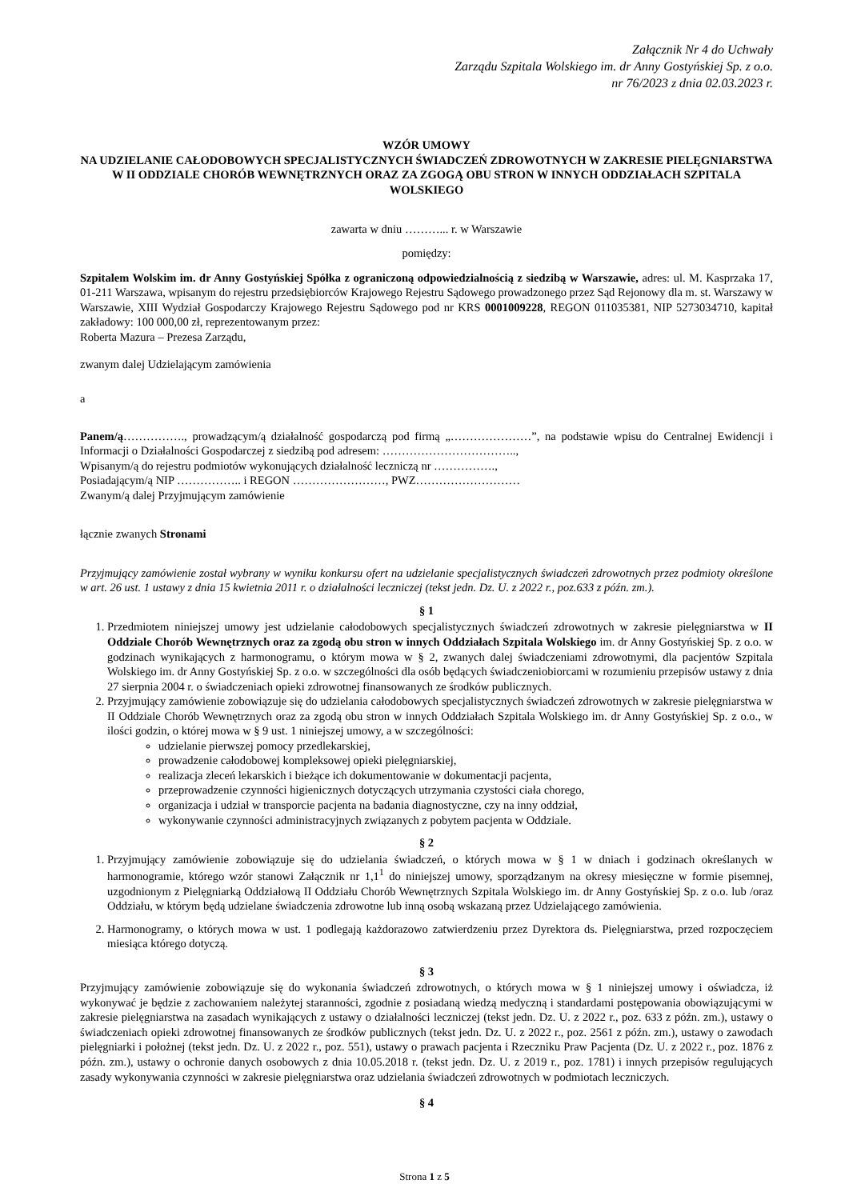Załącznik Nr 4 do Uchwały
Zarządu Szpitala Wolskiego im. dr Anny Gostyńskiej Sp. z o.o.
nr 76/2023 z dnia 02.03.2023 r.
WZÓR UMOWY
NA UDZIELANIE CAŁODOBOWYCH SPECJALISTYCZNYCH ŚWIADCZEŃ ZDROWOTNYCH W ZAKRESIE PIELĘGNIARSTWA W II ODDZIALE CHORÓB WEWNĘTRZNYCH ORAZ ZA ZGOGĄ OBU STRON W INNYCH ODDZIAŁACH SZPITALA WOLSKIEGO
zawarta w dniu ………... r. w Warszawie
pomiędzy:
Szpitalem Wolskim im. dr Anny Gostyńskiej Spółka z ograniczoną odpowiedzialnością z siedzibą w Warszawie, adres: ul. M. Kasprzaka 17, 01-211 Warszawa, wpisanym do rejestru przedsiębiorców Krajowego Rejestru Sądowego prowadzonego przez Sąd Rejonowy dla m. st. Warszawy w Warszawie, XIII Wydział Gospodarczy Krajowego Rejestru Sądowego pod nr KRS 0001009228, REGON 011035381, NIP 5273034710, kapitał zakładowy: 100 000,00 zł, reprezentowanym przez:
Roberta Mazura – Prezesa Zarządu,
zwanym dalej Udzielającym zamówienia
a
Panem/ą……………., prowadzącym/ą działalność gospodarczą pod firmą „…………………”, na podstawie wpisu do Centralnej Ewidencji i Informacji o Działalności Gospodarczej z siedzibą pod adresem: ……………………………..,
Wpisanym/ą do rejestru podmiotów wykonujących działalność leczniczą nr …………….,
Posiadającym/ą NIP …………….. i REGON ……………………, PWZ………………………
Zwanym/ą dalej Przyjmującym zamówienie
łącznie zwanych Stronami
Przyjmujący zamówienie został wybrany w wyniku konkursu ofert na udzielanie specjalistycznych świadczeń zdrowotnych przez podmioty określone w art. 26 ust. 1 ustawy z dnia 15 kwietnia 2011 r. o działalności leczniczej (tekst jedn. Dz. U. z 2022 r., poz.633 z późn. zm.).
§ 1
1. Przedmiotem niniejszej umowy jest udzielanie całodobowych specjalistycznych świadczeń zdrowotnych w zakresie pielęgniarstwa w II Oddziale Chorób Wewnętrznych oraz za zgodą obu stron w innych Oddziałach Szpitala Wolskiego im. dr Anny Gostyńskiej Sp. z o.o. w godzinach wynikających z harmonogramu, o którym mowa w § 2, zwanych dalej świadczeniami zdrowotnymi, dla pacjentów Szpitala Wolskiego im. dr Anny Gostyńskiej Sp. z o.o. w szczególności dla osób będących świadczeniobiorcami w rozumieniu przepisów ustawy z dnia 27 sierpnia 2004 r. o świadczeniach opieki zdrowotnej finansowanych ze środków publicznych.
2. Przyjmujący zamówienie zobowiązuje się do udzielania całodobowych specjalistycznych świadczeń zdrowotnych w zakresie pielęgniarstwa w II Oddziale Chorób Wewnętrznych oraz za zgodą obu stron w innych Oddziałach Szpitala Wolskiego im. dr Anny Gostyńskiej Sp. z o.o., w ilości godzin, o której mowa w § 9 ust. 1 niniejszej umowy, a w szczególności:
udzielanie pierwszej pomocy przedlekarskiej,
prowadzenie całodobowej kompleksowej opieki pielęgniarskiej,
realizacja zleceń lekarskich i bieżące ich dokumentowanie w dokumentacji pacjenta,
przeprowadzenie czynności higienicznych dotyczących utrzymania czystości ciała chorego,
organizacja i udział w transporcie pacjenta na badania diagnostyczne, czy na inny oddział,
wykonywanie czynności administracyjnych związanych z pobytem pacjenta w Oddziale.
§ 2
1. Przyjmujący zamówienie zobowiązuje się do udzielania świadczeń, o których mowa w § 1 w dniach i godzinach określanych w harmonogramie, którego wzór stanowi Załącznik nr 1,1<sup>1</sup> do niniejszej umowy, sporządzanym na okresy miesięczne w formie pisemnej, uzgodnionym z Pielęgniarką Oddziałową II Oddziału Chorób Wewnętrznych Szpitala Wolskiego im. dr Anny Gostyńskiej Sp. z o.o. lub /oraz Oddziału, w którym będą udzielane świadczenia zdrowotne lub inną osobą wskazaną przez Udzielającego zamówienia.
2. Harmonogramy, o których mowa w ust. 1 podlegają każdorazowo zatwierdzeniu przez Dyrektora ds. Pielęgniarstwa, przed rozpoczęciem miesiąca którego dotyczą.
§ 3
Przyjmujący zamówienie zobowiązuje się do wykonania świadczeń zdrowotnych, o których mowa w § 1 niniejszej umowy i oświadcza, iż wykonywać je będzie z zachowaniem należytej staranności, zgodnie z posiadaną wiedzą medyczną i standardami postępowania obowiązującymi w zakresie pielęgniarstwa na zasadach wynikających z ustawy o działalności leczniczej (tekst jedn. Dz. U. z 2022 r., poz. 633 z późn. zm.), ustawy o świadczeniach opieki zdrowotnej finansowanych ze środków publicznych (tekst jedn. Dz. U. z 2022 r., poz. 2561 z późn. zm.), ustawy o zawodach pielęgniarki i położnej (tekst jedn. Dz. U. z 2022 r., poz. 551), ustawy o prawach pacjenta i Rzeczniku Praw Pacjenta (Dz. U. z 2022 r., poz. 1876 z późn. zm.), ustawy o ochronie danych osobowych z dnia 10.05.2018 r. (tekst jedn. Dz. U. z 2019 r., poz. 1781) i innych przepisów regulujących zasady wykonywania czynności w zakresie pielęgniarstwa oraz udzielania świadczeń zdrowotnych w podmiotach leczniczych.
§ 4
Strona 1 z 5